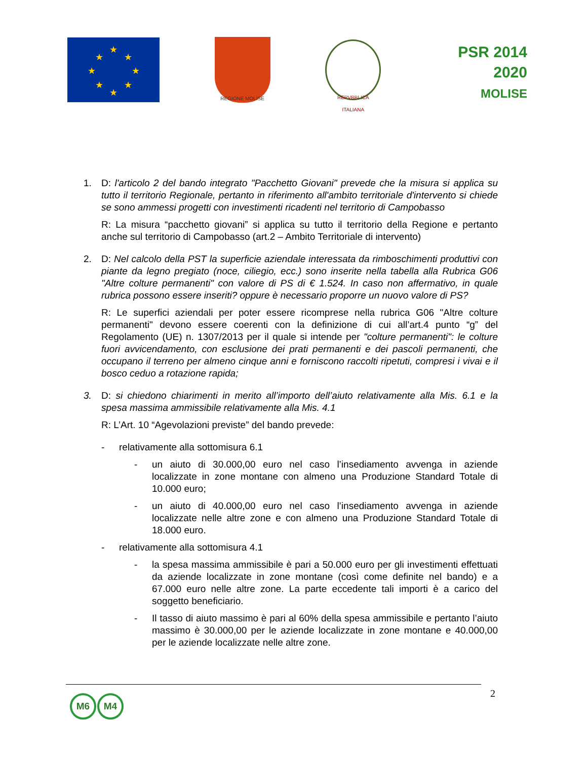★
★
★
★
★
★
★
★
REGIONE MOLISE
REPVBBLICA ITALIANA
PSR 2014 2020
MOLISE
1. D: l'articolo 2 del bando integrato "Pacchetto Giovani" prevede che la misura si applica su tutto il territorio Regionale, pertanto in riferimento all'ambito territoriale d'intervento si chiede se sono ammessi progetti con investimenti ricadenti nel territorio di Campobasso
R: La misura “pacchetto giovani” si applica su tutto il territorio della Regione e pertanto anche sul territorio di Campobasso (art.2 – Ambito Territoriale di intervento)
2. D: Nel calcolo della PST la superficie aziendale interessata da rimboschimenti produttivi con piante da legno pregiato (noce, ciliegio, ecc.) sono inserite nella tabella alla Rubrica G06 "Altre colture permanenti" con valore di PS di € 1.524. In caso non affermativo, in quale rubrica possono essere inseriti? oppure è necessario proporre un nuovo valore di PS?
R: Le superfici aziendali per poter essere ricomprese nella rubrica G06 "Altre colture permanenti" devono essere coerenti con la definizione di cui all’art.4 punto “g” del Regolamento (UE) n. 1307/2013 per il quale si intende per "colture permanenti": le colture fuori avvicendamento, con esclusione dei prati permanenti e dei pascoli permanenti, che occupano il terreno per almeno cinque anni e forniscono raccolti ripetuti, compresi i vivai e il bosco ceduo a rotazione rapida;
3. D: si chiedono chiarimenti in merito all’importo dell’aiuto relativamente alla Mis. 6.1 e la spesa massima ammissibile relativamente alla Mis. 4.1
R: L’Art. 10 “Agevolazioni previste” del bando prevede:
- relativamente alla sottomisura 6.1
- un aiuto di 30.000,00 euro nel caso l’insediamento avvenga in aziende localizzate in zone montane con almeno una Produzione Standard Totale di 10.000 euro;
- un aiuto di 40.000,00 euro nel caso l’insediamento avvenga in aziende localizzate nelle altre zone e con almeno una Produzione Standard Totale di 18.000 euro.
- relativamente alla sottomisura 4.1
- la spesa massima ammissibile è pari a 50.000 euro per gli investimenti effettuati da aziende localizzate in zone montane (così come definite nel bando) e a 67.000 euro nelle altre zone. La parte eccedente tali importi è a carico del soggetto beneficiario.
- Il tasso di aiuto massimo è pari al 60% della spesa ammissibile e pertanto l’aiuto massimo è 30.000,00 per le aziende localizzate in zone montane e 40.000,00 per le aziende localizzate nelle altre zone.
M6 M4 2